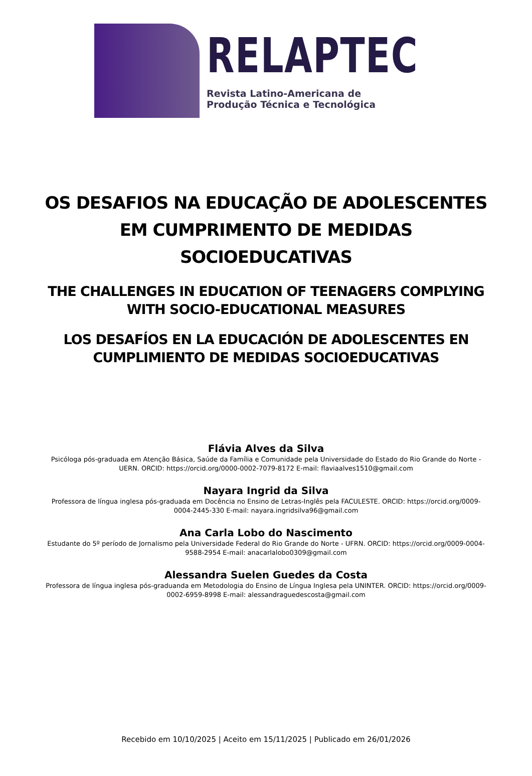RELAPTEC
Revista Latino-Americana de
Produção Técnica e Tecnológica
OS DESAFIOS NA EDUCAÇÃO DE ADOLESCENTES
EM CUMPRIMENTO DE MEDIDAS
SOCIOEDUCATIVAS
THE CHALLENGES IN EDUCATION OF TEENAGERS COMPLYING
WITH SOCIO-EDUCATIONAL MEASURES
LOS DESAFÍOS EN LA EDUCACIÓN DE ADOLESCENTES EN
CUMPLIMIENTO DE MEDIDAS SOCIOEDUCATIVAS
Flávia Alves da Silva
Psicóloga pós-graduada em Atenção Básica, Saúde da Família e Comunidade pela Universidade do Estado do Rio Grande do Norte - UERN. ORCID: https://orcid.org/0000-0002-7079-8172 E-mail: flaviaalves1510@gmail.com
Nayara Ingrid da Silva
Professora de língua inglesa pós-graduada em Docência no Ensino de Letras-Inglês pela FACULESTE. ORCID: https://orcid.org/0009-0004-2445-330 E-mail: nayara.ingridsilva96@gmail.com
Ana Carla Lobo do Nascimento
Estudante do 5º período de Jornalismo pela Universidade Federal do Rio Grande do Norte - UFRN. ORCID: https://orcid.org/0009-0004-9588-2954 E-mail: anacarlalobo0309@gmail.com
Alessandra Suelen Guedes da Costa
Professora de língua inglesa pós-graduanda em Metodologia do Ensino de Língua Inglesa pela UNINTER. ORCID: https://orcid.org/0009-0002-6959-8998 E-mail: alessandraguedescosta@gmail.com
Recebido em 10/10/2025 | Aceito em 15/11/2025 | Publicado em 26/01/2026